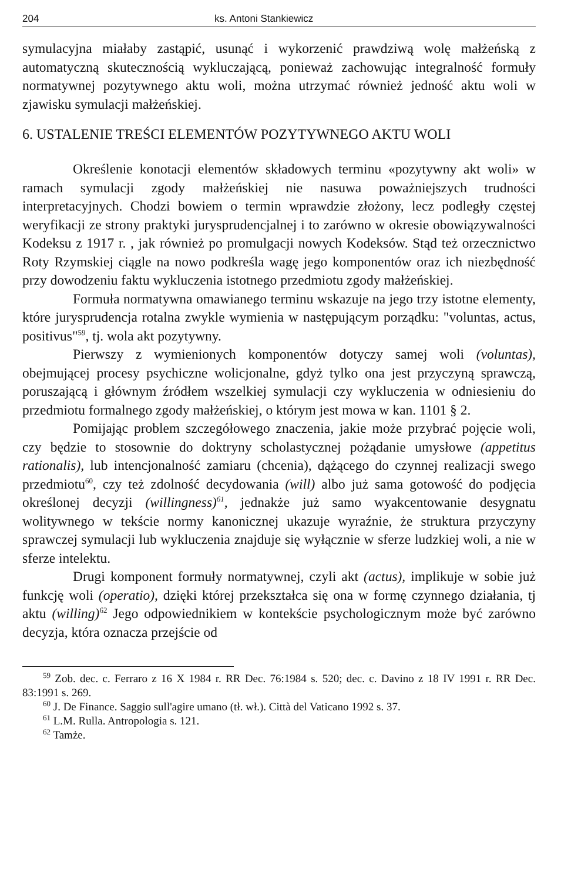204 ks. Antoni Stankiewicz
symulacyjna miałaby zastąpić, usunąć i wykorzenić prawdziwą wolę małżeńską z automatyczną skutecznością wykluczającą, ponieważ zachowując integralność formuły normatywnej pozytywnego aktu woli, można utrzymać również jedność aktu woli w zjawisku symulacji małżeńskiej.
6. USTALENIE TREŚCI ELEMENTÓW POZYTYWNEGO AKTU WOLI
Określenie konotacji elementów składowych terminu «pozytywny akt woli» w ramach symulacji zgody małżeńskiej nie nasuwa poważniejszych trudności interpretacyjnych. Chodzi bowiem o termin wprawdzie złożony, lecz podległy częstej weryfikacji ze strony praktyki jurysprudencjalnej i to zarówno w okresie obowiązywalności Kodeksu z 1917 r. , jak również po promulgacji nowych Kodeksów. Stąd też orzecznictwo Roty Rzymskiej ciągle na nowo podkreśla wagę jego komponentów oraz ich niezbędność przy dowodzeniu faktu wykluczenia istotnego przedmiotu zgody małżeńskiej.
Formuła normatywna omawianego terminu wskazuje na jego trzy istotne elementy, które jurysprudencja rotalna zwykle wymienia w następującym porządku: "voluntas, actus, positivus"<sup>59</sup>, tj. wola akt pozytywny.
Pierwszy z wymienionych komponentów dotyczy samej woli (voluntas), obejmującej procesy psychiczne wolicjonalne, gdyż tylko ona jest przyczyną sprawczą, poruszającą i głównym źródłem wszelkiej symulacji czy wykluczenia w odniesieniu do przedmiotu formalnego zgody małżeńskiej, o którym jest mowa w kan. 1101 § 2.
Pomijając problem szczegółowego znaczenia, jakie może przybrać pojęcie woli, czy będzie to stosownie do doktryny scholastycznej pożądanie umysłowe (appetitus rationalis), lub intencjonalność zamiaru (chcenia), dążącego do czynnej realizacji swego przedmiotu<sup>60</sup>, czy też zdolność decydowania (will) albo już sama gotowość do podjęcia określonej decyzji (willingness)<sup>61</sup>, jednakże już samo wyakcentowanie desygnatu wolitywnego w tekście normy kanonicznej ukazuje wyraźnie, że struktura przyczyny sprawczej symulacji lub wykluczenia znajduje się wyłącznie w sferze ludzkiej woli, a nie w sferze intelektu.
Drugi komponent formuły normatywnej, czyli akt (actus), implikuje w sobie już funkcję woli (operatio), dzięki której przekształca się ona w formę czynnego działania, tj aktu (willing)<sup>62</sup> Jego odpowiednikiem w kontekście psychologicznym może być zarówno decyzja, która oznacza przejście od
<sup>59</sup> Zob. dec. c. Ferraro z 16 X 1984 r. RR Dec. 76:1984 s. 520; dec. c. Davino z 18 IV 1991 r. RR Dec. 83:1991 s. 269.
<sup>60</sup> J. De Finance. Saggio sull'agire umano (tł. wł.). Città del Vaticano 1992 s. 37.
<sup>61</sup> L.M. Rulla. Antropologia s. 121.
<sup>62</sup> Tamże.